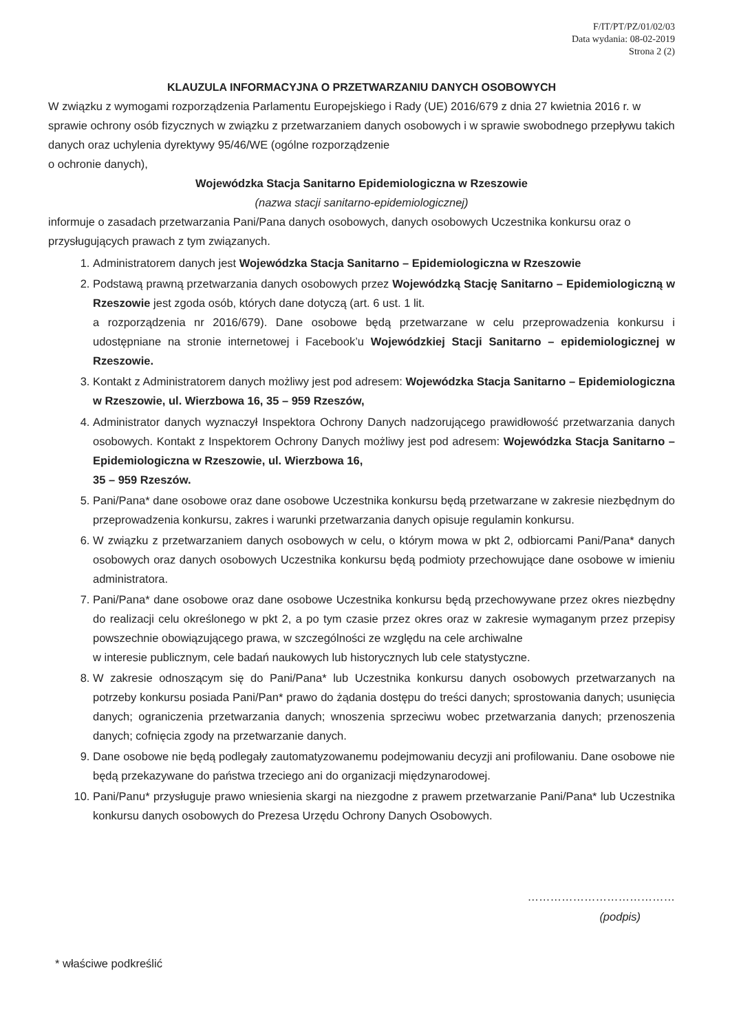F/IT/PT/PZ/01/02/03
Data wydania: 08-02-2019
Strona 2 (2)
KLAUZULA INFORMACYJNA O PRZETWARZANIU DANYCH OSOBOWYCH
W związku z wymogami rozporządzenia Parlamentu Europejskiego i Rady (UE) 2016/679 z dnia 27 kwietnia 2016 r. w sprawie ochrony osób fizycznych w związku z przetwarzaniem danych osobowych i w sprawie swobodnego przepływu takich danych oraz uchylenia dyrektywy 95/46/WE (ogólne rozporządzenie
o ochronie danych),
Wojewódzka Stacja Sanitarno Epidemiologiczna w Rzeszowie
(nazwa stacji sanitarno-epidemiologicznej)
informuje o zasadach przetwarzania Pani/Pana danych osobowych, danych osobowych Uczestnika konkursu oraz o przysługujących prawach z tym związanych.
1. Administratorem danych jest Wojewódzka Stacja Sanitarno – Epidemiologiczna w Rzeszowie
2. Podstawą prawną przetwarzania danych osobowych przez Wojewódzką Stację Sanitarno – Epidemiologiczną w Rzeszowie jest zgoda osób, których dane dotyczą (art. 6 ust. 1 lit.
a rozporządzenia nr 2016/679). Dane osobowe będą przetwarzane w celu przeprowadzenia konkursu i udostępniane na stronie internetowej i Facebook’u Wojewódzkiej Stacji Sanitarno – epidemiologicznej w Rzeszowie.
3. Kontakt z Administratorem danych możliwy jest pod adresem: Wojewódzka Stacja Sanitarno – Epidemiologiczna w Rzeszowie, ul. Wierzbowa 16, 35 – 959 Rzeszów,
4. Administrator danych wyznaczył Inspektora Ochrony Danych nadzorującego prawidłowość przetwarzania danych osobowych. Kontakt z Inspektorem Ochrony Danych możliwy jest pod adresem: Wojewódzka Stacja Sanitarno – Epidemiologiczna w Rzeszowie, ul. Wierzbowa 16,
35 – 959 Rzeszów.
5. Pani/Pana* dane osobowe oraz dane osobowe Uczestnika konkursu będą przetwarzane w zakresie niezbędnym do przeprowadzenia konkursu, zakres i warunki przetwarzania danych opisuje regulamin konkursu.
6. W związku z przetwarzaniem danych osobowych w celu, o którym mowa w pkt 2, odbiorcami Pani/Pana* danych osobowych oraz danych osobowych Uczestnika konkursu będą podmioty przechowujące dane osobowe w imieniu administratora.
7. Pani/Pana* dane osobowe oraz dane osobowe Uczestnika konkursu będą przechowywane przez okres niezbędny do realizacji celu określonego w pkt 2, a po tym czasie przez okres oraz w zakresie wymaganym przez przepisy powszechnie obowiązującego prawa, w szczególności ze względu na cele archiwalne
w interesie publicznym, cele badań naukowych lub historycznych lub cele statystyczne.
8. W zakresie odnoszącym się do Pani/Pana* lub Uczestnika konkursu danych osobowych przetwarzanych na potrzeby konkursu posiada Pani/Pan* prawo do żądania dostępu do treści danych; sprostowania danych; usunięcia danych; ograniczenia przetwarzania danych; wnoszenia sprzeciwu wobec przetwarzania danych; przenoszenia danych; cofnięcia zgody na przetwarzanie danych.
9. Dane osobowe nie będą podlegały zautomatyzowanemu podejmowaniu decyzji ani profilowaniu. Dane osobowe nie będą przekazywane do państwa trzeciego ani do organizacji międzynarodowej.
10. Pani/Panu* przysługuje prawo wniesienia skargi na niezgodne z prawem przetwarzanie Pani/Pana* lub Uczestnika konkursu danych osobowych do Prezesa Urzędu Ochrony Danych Osobowych.
…………………………………
(podpis)
* właściwe podkreślić